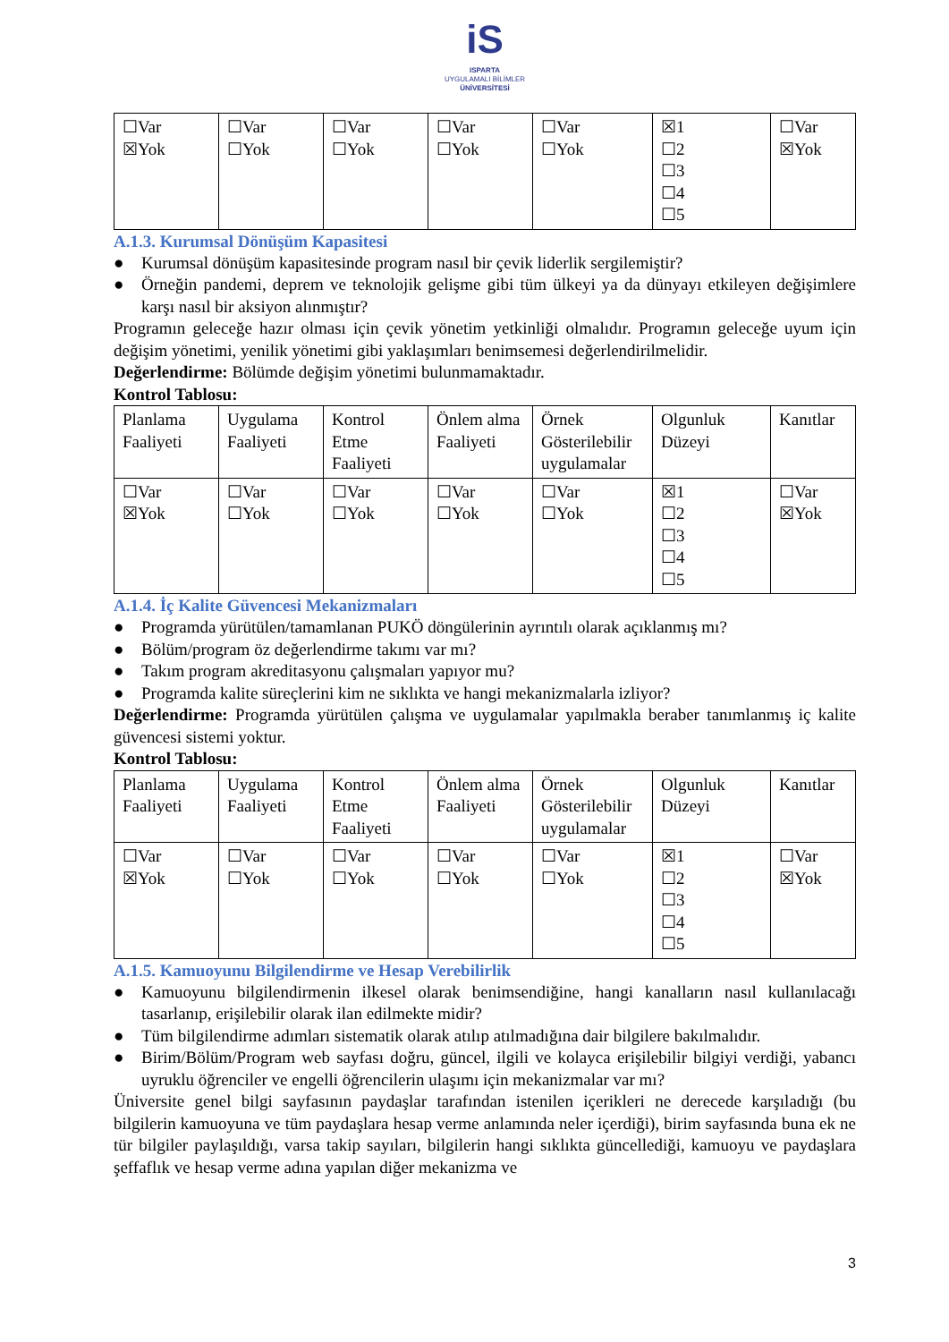iS
ISPARTA
UYGULAMALI BİLİMLER
ÜNİVERSİTESİ
| ☐Var ☒Yok | ☐Var ☐Yok | ☐Var ☐Yok | ☐Var ☐Yok | ☐Var ☐Yok | ☒1 ☐2 ☐3 ☐4 ☐5 | ☐Var ☒Yok |
A.1.3. Kurumsal Dönüşüm Kapasitesi
● Kurumsal dönüşüm kapasitesinde program nasıl bir çevik liderlik sergilemiştir?
● Örneğin pandemi, deprem ve teknolojik gelişme gibi tüm ülkeyi ya da dünyayı etkileyen değişimlere karşı nasıl bir aksiyon alınmıştır?
Programın geleceğe hazır olması için çevik yönetim yetkinliği olmalıdır. Programın geleceğe uyum için değişim yönetimi, yenilik yönetimi gibi yaklaşımları benimsemesi değerlendirilmelidir.
Değerlendirme: Bölümde değişim yönetimi bulunmamaktadır.
Kontrol Tablosu:
| Planlama Faaliyeti | Uygulama Faaliyeti | Kontrol Etme Faaliyeti | Önlem alma Faaliyeti | Örnek Gösterilebilir uygulamalar | Olgunluk Düzeyi | Kanıtlar |
| ☐Var ☒Yok | ☐Var ☐Yok | ☐Var ☐Yok | ☐Var ☐Yok | ☐Var ☐Yok | ☒1 ☐2 ☐3 ☐4 ☐5 | ☐Var ☒Yok |
A.1.4. İç Kalite Güvencesi Mekanizmaları
● Programda yürütülen/tamamlanan PUKÖ döngülerinin ayrıntılı olarak açıklanmış mı?
● Bölüm/program öz değerlendirme takımı var mı?
● Takım program akreditasyonu çalışmaları yapıyor mu?
● Programda kalite süreçlerini kim ne sıklıkta ve hangi mekanizmalarla izliyor?
Değerlendirme: Programda yürütülen çalışma ve uygulamalar yapılmakla beraber tanımlanmış iç kalite güvencesi sistemi yoktur.
Kontrol Tablosu:
| Planlama Faaliyeti | Uygulama Faaliyeti | Kontrol Etme Faaliyeti | Önlem alma Faaliyeti | Örnek Gösterilebilir uygulamalar | Olgunluk Düzeyi | Kanıtlar |
| ☐Var ☒Yok | ☐Var ☐Yok | ☐Var ☐Yok | ☐Var ☐Yok | ☐Var ☐Yok | ☒1 ☐2 ☐3 ☐4 ☐5 | ☐Var ☒Yok |
A.1.5. Kamuoyunu Bilgilendirme ve Hesap Verebilirlik
● Kamuoyunu bilgilendirmenin ilkesel olarak benimsendiğine, hangi kanalların nasıl kullanılacağı tasarlanıp, erişilebilir olarak ilan edilmekte midir?
● Tüm bilgilendirme adımları sistematik olarak atılıp atılmadığına dair bilgilere bakılmalıdır.
● Birim/Bölüm/Program web sayfası doğru, güncel, ilgili ve kolayca erişilebilir bilgiyi verdiği, yabancı uyruklu öğrenciler ve engelli öğrencilerin ulaşımı için mekanizmalar var mı?
Üniversite genel bilgi sayfasının paydaşlar tarafından istenilen içerikleri ne derecede karşıladığı (bu bilgilerin kamuoyuna ve tüm paydaşlara hesap verme anlamında neler içerdiği), birim sayfasında buna ek ne tür bilgiler paylaşıldığı, varsa takip sayıları, bilgilerin hangi sıklıkta güncellediği, kamuoyu ve paydaşlara şeffaflık ve hesap verme adına yapılan diğer mekanizma ve
3